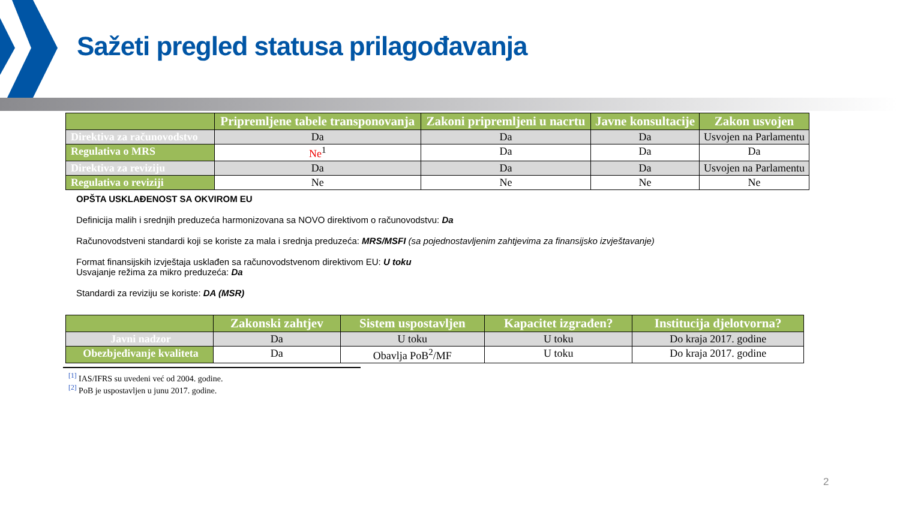Sažeti pregled statusa prilagođavanja
| | Pripremljene tabele transponovanja | Zakoni pripremljeni u nacrtu | Javne konsultacije | Zakon usvojen |
| --- | --- | --- | --- | --- |
| Direktiva za računovodstvo | Da | Da | Da | Usvojen na Parlamentu |
| Regulativa o MRS | Ne<sup>1</sup> | Da | Da | Da |
| Direktiva za reviziju | Da | Da | Da | Usvojen na Parlamentu |
| Regulativa o reviziji | Ne | Ne | Ne | Ne |
OPŠTA USKLAĐENOST SA OKVIROM EU
Definicija malih i srednjih preduzeća harmonizovana sa NOVO direktivom o računovodstvu: Da
Računovodstveni standardi koji se koriste za mala i srednja preduzeća: MRS/MSFI (sa pojednostavljenim zahtjevima za finansijsko izvještavanje)
Format finansijskih izvještaja usklađen sa računovodstvenom direktivom EU: U toku
Usvajanje režima za mikro preduzeća: Da
Standardi za reviziju se koriste: DA (MSR)
| | Zakonski zahtjev | Sistem uspostavljen | Kapacitet izgrađen? | Institucija djelotvorna? |
| --- | --- | --- | --- | --- |
| Javni nadzor | Da | U toku | U toku | Do kraja 2017. godine |
| Obezbjeđivanje kvaliteta | Da | Obavlja PoB<sup>2</sup>/MF | U toku | Do kraja 2017. godine |
<sup>[1]</sup> IAS/IFRS su uvedeni već od 2004. godine.
<sup>[2]</sup> PoB je uspostavljen u junu 2017. godine.
2